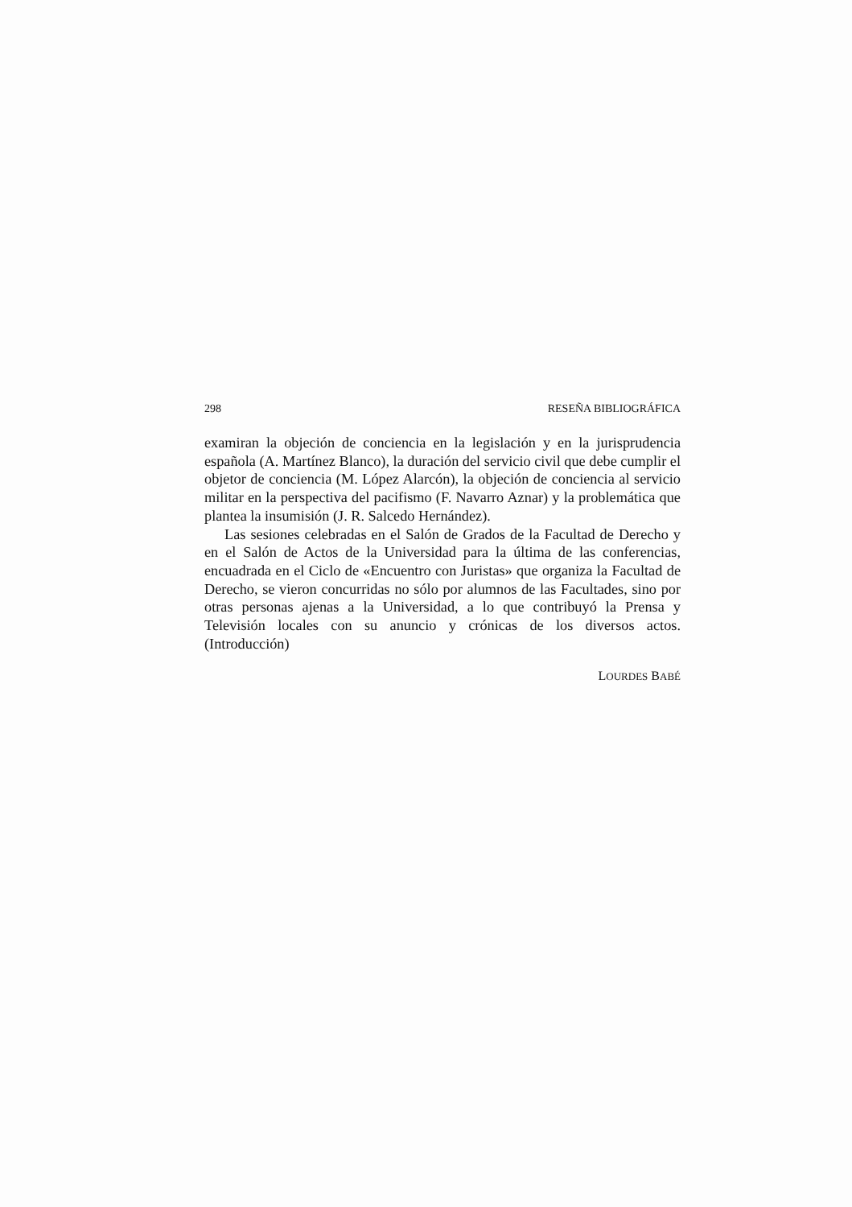298 RESEÑA BIBLIOGRÁFICA
examiran la objeción de conciencia en la legislación y en la jurisprudencia española (A. Martínez Blanco), la duración del servicio civil que debe cumplir el objetor de conciencia (M. López Alarcón), la objeción de conciencia al servicio militar en la perspectiva del pacifismo (F. Navarro Aznar) y la problemática que plantea la insumisión (J. R. Salcedo Hernández).
Las sesiones celebradas en el Salón de Grados de la Facultad de Derecho y en el Salón de Actos de la Universidad para la última de las conferencias, encuadrada en el Ciclo de «Encuentro con Juristas» que organiza la Facultad de Derecho, se vieron concurridas no sólo por alumnos de las Facultades, sino por otras personas ajenas a la Universidad, a lo que contribuyó la Prensa y Televisión locales con su anuncio y crónicas de los diversos actos. (Introducción)
LOURDES BABÉ